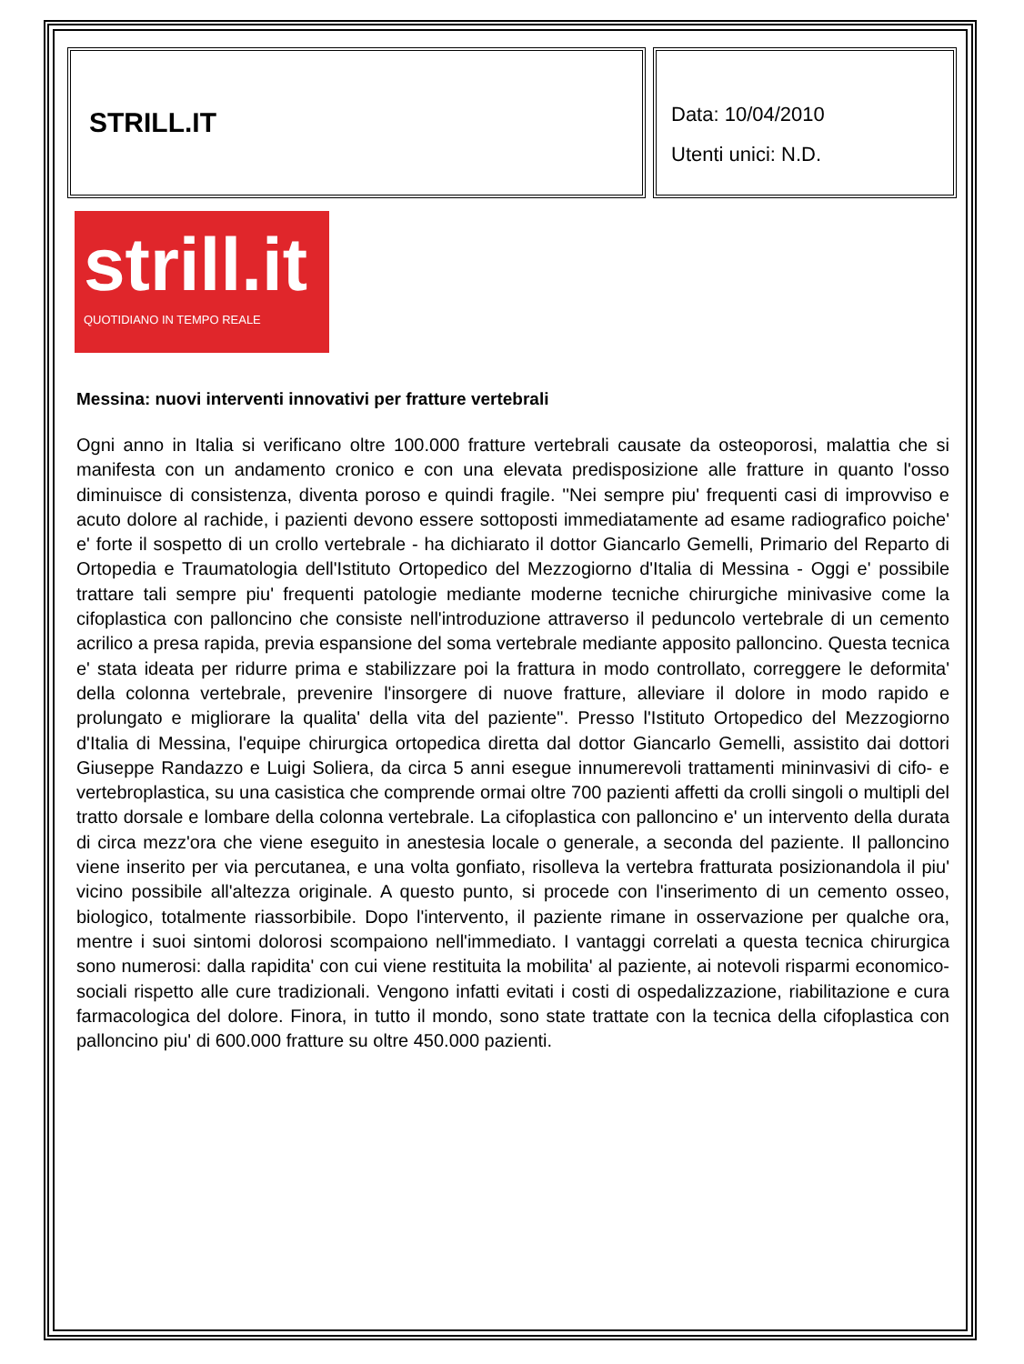STRILL.IT
Data: 10/04/2010
Utenti unici: N.D.
strill.it
QUOTIDIANO IN TEMPO REALE
Messina: nuovi interventi innovativi per fratture vertebrali
Ogni anno in Italia si verificano oltre 100.000 fratture vertebrali causate da osteoporosi, malattia che si manifesta con un andamento cronico e con una elevata predisposizione alle fratture in quanto l'osso diminuisce di consistenza, diventa poroso e quindi fragile. ''Nei sempre piu' frequenti casi di improvviso e acuto dolore al rachide, i pazienti devono essere sottoposti immediatamente ad esame radiografico poiche' e' forte il sospetto di un crollo vertebrale - ha dichiarato il dottor Giancarlo Gemelli, Primario del Reparto di Ortopedia e Traumatologia dell'Istituto Ortopedico del Mezzogiorno d'Italia di Messina - Oggi e' possibile trattare tali sempre piu' frequenti patologie mediante moderne tecniche chirurgiche minivasive come la cifoplastica con palloncino che consiste nell'introduzione attraverso il peduncolo vertebrale di un cemento acrilico a presa rapida, previa espansione del soma vertebrale mediante apposito palloncino. Questa tecnica e' stata ideata per ridurre prima e stabilizzare poi la frattura in modo controllato, correggere le deformita' della colonna vertebrale, prevenire l'insorgere di nuove fratture, alleviare il dolore in modo rapido e prolungato e migliorare la qualita' della vita del paziente''. Presso l'Istituto Ortopedico del Mezzogiorno d'Italia di Messina, l'equipe chirurgica ortopedica diretta dal dottor Giancarlo Gemelli, assistito dai dottori Giuseppe Randazzo e Luigi Soliera, da circa 5 anni esegue innumerevoli trattamenti mininvasivi di cifo- e vertebroplastica, su una casistica che comprende ormai oltre 700 pazienti affetti da crolli singoli o multipli del tratto dorsale e lombare della colonna vertebrale. La cifoplastica con palloncino e' un intervento della durata di circa mezz'ora che viene eseguito in anestesia locale o generale, a seconda del paziente. Il palloncino viene inserito per via percutanea, e una volta gonfiato, risolleva la vertebra fratturata posizionandola il piu' vicino possibile all'altezza originale. A questo punto, si procede con l'inserimento di un cemento osseo, biologico, totalmente riassorbibile. Dopo l'intervento, il paziente rimane in osservazione per qualche ora, mentre i suoi sintomi dolorosi scompaiono nell'immediato. I vantaggi correlati a questa tecnica chirurgica sono numerosi: dalla rapidita' con cui viene restituita la mobilita' al paziente, ai notevoli risparmi economico-sociali rispetto alle cure tradizionali. Vengono infatti evitati i costi di ospedalizzazione, riabilitazione e cura farmacologica del dolore. Finora, in tutto il mondo, sono state trattate con la tecnica della cifoplastica con palloncino piu' di 600.000 fratture su oltre 450.000 pazienti.